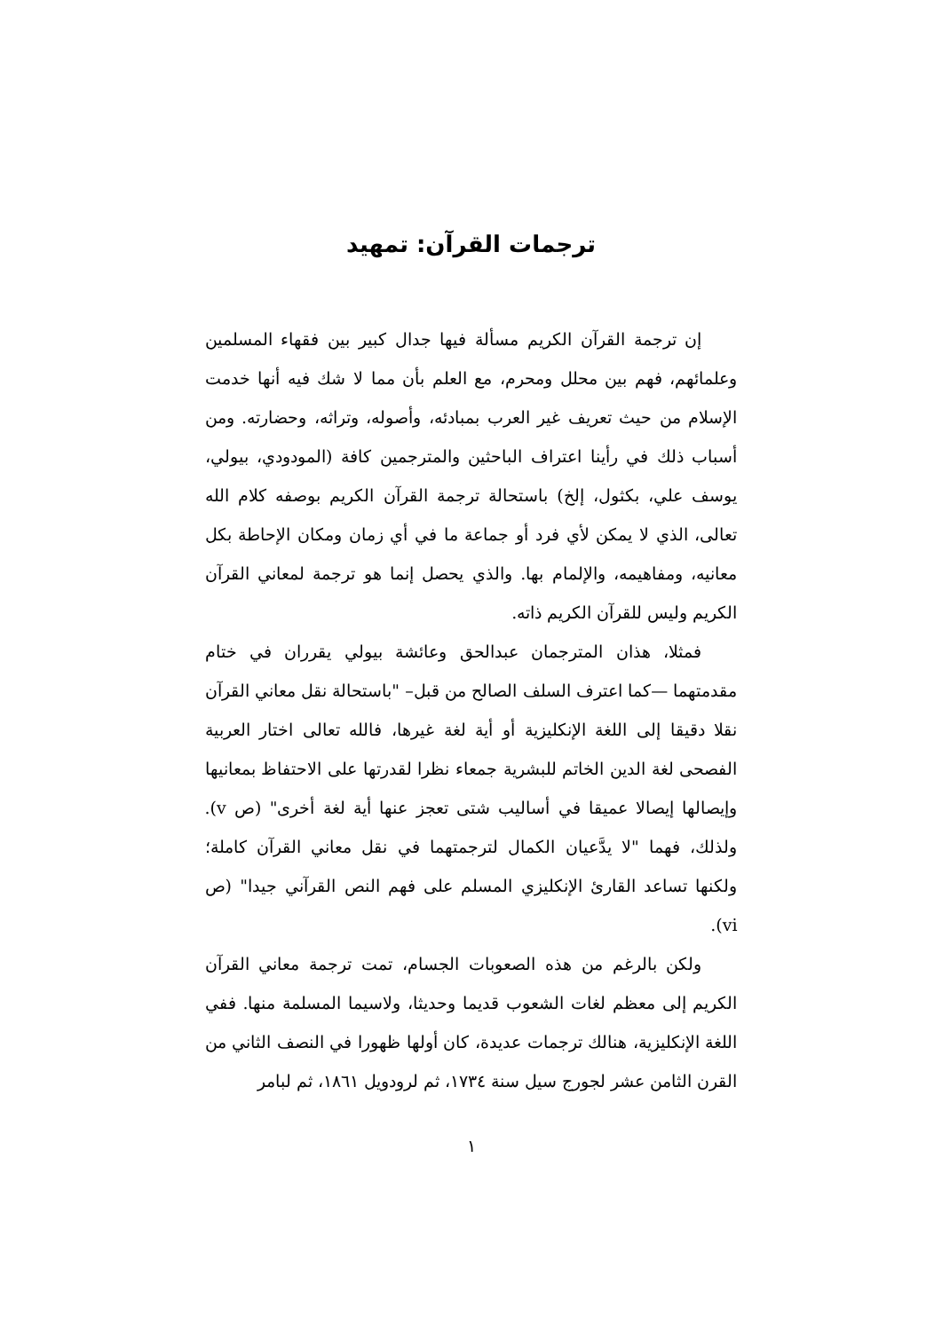ترجمات القرآن: تمهيد
إن ترجمة القرآن الكريم مسألة فيها جدال كبير بين فقهاء المسلمين وعلمائهم، فهم بين محلل ومحرم، مع العلم بأن مما لا شك فيه أنها خدمت الإسلام من حيث تعريف غير العرب بمبادئه، وأصوله، وتراثه، وحضارته. ومن أسباب ذلك في رأينا اعتراف الباحثين والمترجمين كافة (المودودي، بيولي، يوسف علي، بكثول، إلخ) باستحالة ترجمة القرآن الكريم بوصفه كلام الله تعالى، الذي لا يمكن لأي فرد أو جماعة ما في أي زمان ومكان الإحاطة بكل معانيه، ومفاهيمه، والإلمام بها. والذي يحصل إنما هو ترجمة لمعاني القرآن الكريم وليس للقرآن الكريم ذاته.
فمثلا، هذان المترجمان عبدالحق وعائشة بيولي يقرران في ختام مقدمتهما —كما اعترف السلف الصالح من قبل– "باستحالة نقل معاني القرآن نقلا دقيقا إلى اللغة الإنكليزية أو أية لغة غيرها، فالله تعالى اختار العربية الفصحى لغة الدين الخاتم للبشرية جمعاء نظرا لقدرتها على الاحتفاظ بمعانيها وإيصالها إيصالا عميقا في أساليب شتى تعجز عنها أية لغة أخرى" (ص v). ولذلك، فهما "لا يدَّعيان الكمال لترجمتهما في نقل معاني القرآن كاملة؛ ولكنها تساعد القارئ الإنكليزي المسلم على فهم النص القرآني جيدا" (ص vi).
ولكن بالرغم من هذه الصعوبات الجسام، تمت ترجمة معاني القرآن الكريم إلى معظم لغات الشعوب قديما وحديثا، ولاسيما المسلمة منها. ففي اللغة الإنكليزية، هنالك ترجمات عديدة، كان أولها ظهورا في النصف الثاني من القرن الثامن عشر لجورج سيل سنة ١٧٣٤، ثم لرودويل ١٨٦١، ثم لبامر
١